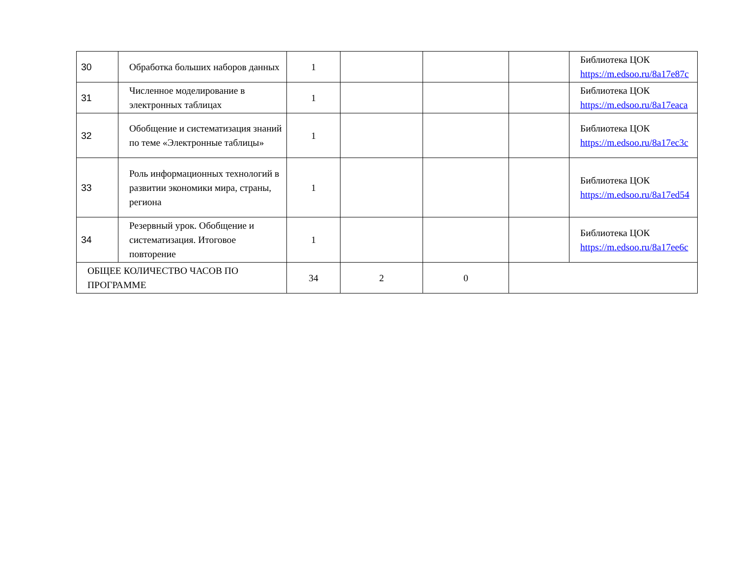| 30 | Обработка больших наборов данных | 1 | | | | Библиотека ЦОК https://m.edsoo.ru/8a17e87c |
| 31 | Численное моделирование в электронных таблицах | 1 | | | | Библиотека ЦОК https://m.edsoo.ru/8a17eaca |
| 32 | Обобщение и систематизация знаний по теме «Электронные таблицы» | 1 | | | | Библиотека ЦОК https://m.edsoo.ru/8a17ec3c |
| 33 | Роль информационных технологий в развитии экономики мира, страны, региона | 1 | | | | Библиотека ЦОК https://m.edsoo.ru/8a17ed54 |
| 34 | Резервный урок. Обобщение и систематизация. Итоговое повторение | 1 | | | | Библиотека ЦОК https://m.edsoo.ru/8a17ee6c |
| ОБЩЕЕ КОЛИЧЕСТВО ЧАСОВ ПО ПРОГРАММЕ | | 34 | 2 | 0 | | |